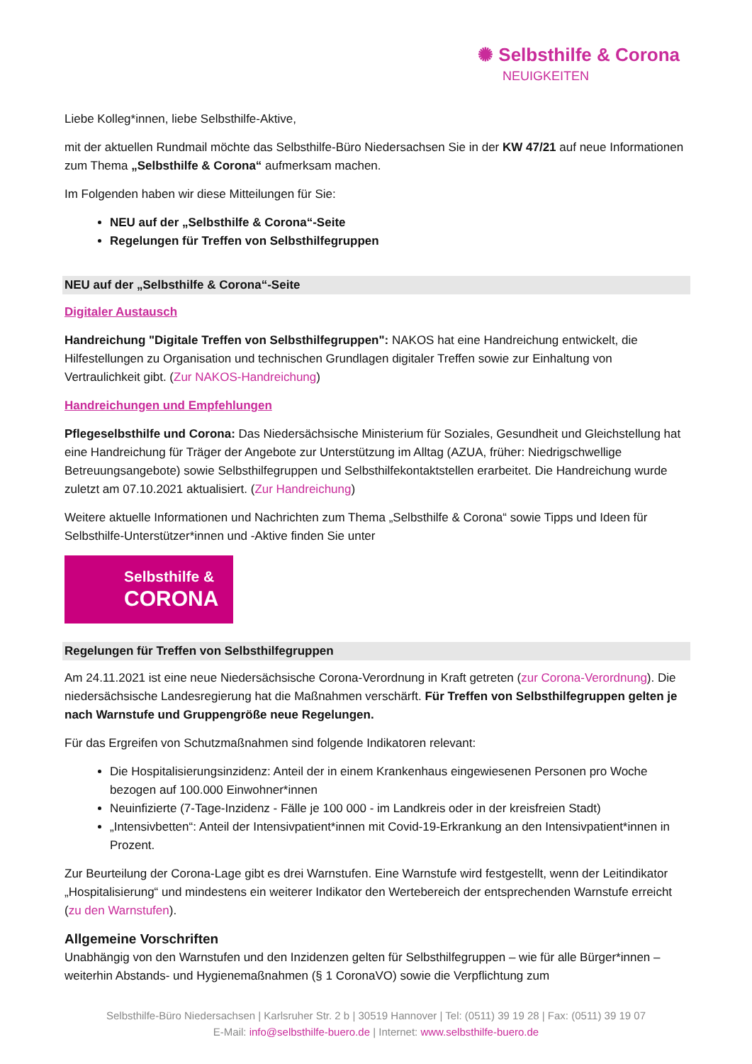✺ Selbsthilfe & Corona
NEUIGKEITEN
Liebe Kolleg*innen, liebe Selbsthilfe-Aktive,
mit der aktuellen Rundmail möchte das Selbsthilfe-Büro Niedersachsen Sie in der KW 47/21 auf neue Informationen zum Thema „Selbsthilfe & Corona“ aufmerksam machen.
Im Folgenden haben wir diese Mitteilungen für Sie:
NEU auf der „Selbsthilfe & Corona“-Seite
Regelungen für Treffen von Selbsthilfegruppen
NEU auf der „Selbsthilfe & Corona“-Seite
Digitaler Austausch
Handreichung "Digitale Treffen von Selbsthilfegruppen": NAKOS hat eine Handreichung entwickelt, die Hilfestellungen zu Organisation und technischen Grundlagen digitaler Treffen sowie zur Einhaltung von Vertraulichkeit gibt. (Zur NAKOS-Handreichung)
Handreichungen und Empfehlungen
Pflegeselbsthilfe und Corona: Das Niedersächsische Ministerium für Soziales, Gesundheit und Gleichstellung hat eine Handreichung für Träger der Angebote zur Unterstützung im Alltag (AZUA, früher: Niedrigschwellige Betreuungsangebote) sowie Selbsthilfegruppen und Selbsthilfekontaktstellen erarbeitet. Die Handreichung wurde zuletzt am 07.10.2021 aktualisiert. (Zur Handreichung)
Weitere aktuelle Informationen und Nachrichten zum Thema „Selbsthilfe & Corona“ sowie Tipps und Ideen für Selbsthilfe-Unterstützer*innen und -Aktive finden Sie unter
Selbsthilfe &
CORONA
Regelungen für Treffen von Selbsthilfegruppen
Am 24.11.2021 ist eine neue Niedersächsische Corona-Verordnung in Kraft getreten (zur Corona-Verordnung). Die niedersächsische Landesregierung hat die Maßnahmen verschärft. Für Treffen von Selbsthilfegruppen gelten je nach Warnstufe und Gruppengröße neue Regelungen.
Für das Ergreifen von Schutzmaßnahmen sind folgende Indikatoren relevant:
Die Hospitalisierungsinzidenz: Anteil der in einem Krankenhaus eingewiesenen Personen pro Woche bezogen auf 100.000 Einwohner*innen
Neuinfizierte (7-Tage-Inzidenz - Fälle je 100 000 - im Landkreis oder in der kreisfreien Stadt)
„Intensivbetten“: Anteil der Intensivpatient*innen mit Covid-19-Erkrankung an den Intensivpatient*innen in Prozent.
Zur Beurteilung der Corona-Lage gibt es drei Warnstufen. Eine Warnstufe wird festgestellt, wenn der Leitindikator „Hospitalisierung“ und mindestens ein weiterer Indikator den Wertebereich der entsprechenden Warnstufe erreicht (zu den Warnstufen).
Allgemeine Vorschriften
Unabhängig von den Warnstufen und den Inzidenzen gelten für Selbsthilfegruppen – wie für alle Bürger*innen – weiterhin Abstands- und Hygienemaßnahmen (§ 1 CoronaVO) sowie die Verpflichtung zum
Selbsthilfe-Büro Niedersachsen | Karlsruher Str. 2 b | 30519 Hannover | Tel: (0511) 39 19 28 | Fax: (0511) 39 19 07
E-Mail: info@selbsthilfe-buero.de | Internet: www.selbsthilfe-buero.de